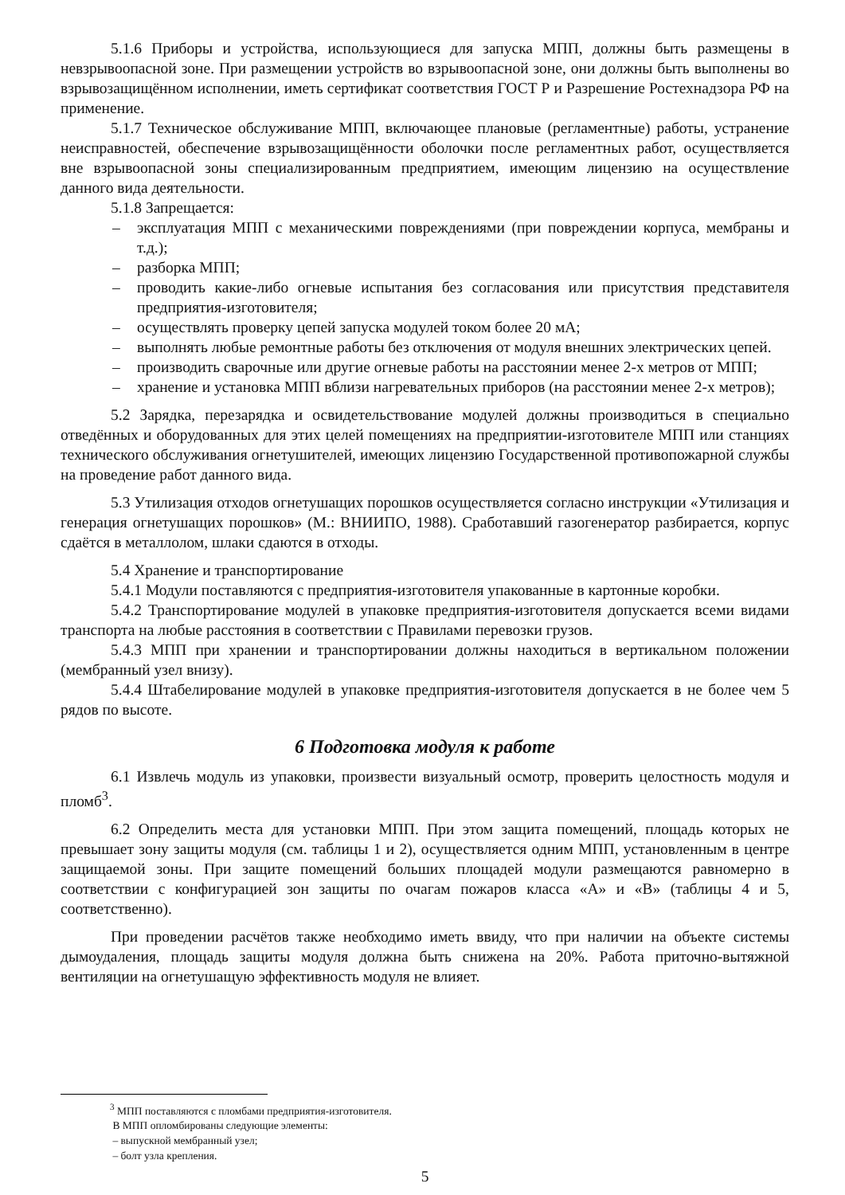5.1.6 Приборы и устройства, использующиеся для запуска МПП, должны быть размещены в невзрывоопасной зоне. При размещении устройств во взрывоопасной зоне, они должны быть выполнены во взрывозащищённом исполнении, иметь сертификат соответствия ГОСТ Р и Разрешение Ростехнадзора РФ на применение.
5.1.7 Техническое обслуживание МПП, включающее плановые (регламентные) работы, устранение неисправностей, обеспечение взрывозащищённости оболочки после регламентных работ, осуществляется вне взрывоопасной зоны специализированным предприятием, имеющим лицензию на осуществление данного вида деятельности.
5.1.8 Запрещается:
– эксплуатация МПП с механическими повреждениями (при повреждении корпуса, мембраны и т.д.);
– разборка МПП;
– проводить какие-либо огневые испытания без согласования или присутствия представителя предприятия-изготовителя;
– осуществлять проверку цепей запуска модулей током более 20 мА;
– выполнять любые ремонтные работы без отключения от модуля внешних электрических цепей.
– производить сварочные или другие огневые работы на расстоянии менее 2-х метров от МПП;
– хранение и установка МПП вблизи нагревательных приборов (на расстоянии менее 2-х метров);
5.2 Зарядка, перезарядка и освидетельствование модулей должны производиться в специально отведённых и оборудованных для этих целей помещениях на предприятии-изготовителе МПП или станциях технического обслуживания огнетушителей, имеющих лицензию Государственной противопожарной службы на проведение работ данного вида.
5.3 Утилизация отходов огнетушащих порошков осуществляется согласно инструкции «Утилизация и генерация огнетушащих порошков» (М.: ВНИИПО, 1988). Сработавший газогенератор разбирается, корпус сдаётся в металлолом, шлаки сдаются в отходы.
5.4 Хранение и транспортирование
5.4.1 Модули поставляются с предприятия-изготовителя упакованные в картонные коробки.
5.4.2 Транспортирование модулей в упаковке предприятия-изготовителя допускается всеми видами транспорта на любые расстояния в соответствии с Правилами перевозки грузов.
5.4.3 МПП при хранении и транспортировании должны находиться в вертикальном положении (мембранный узел внизу).
5.4.4 Штабелирование модулей в упаковке предприятия-изготовителя допускается в не более чем 5 рядов по высоте.
6 Подготовка модуля к работе
6.1 Извлечь модуль из упаковки, произвести визуальный осмотр, проверить целостность модуля и пломб<sup>3</sup>.
6.2 Определить места для установки МПП. При этом защита помещений, площадь которых не превышает зону защиты модуля (см. таблицы 1 и 2), осуществляется одним МПП, установленным в центре защищаемой зоны. При защите помещений больших площадей модули размещаются равномерно в соответствии с конфигурацией зон защиты по очагам пожаров класса «А» и «В» (таблицы 4 и 5, соответственно).
При проведении расчётов также необходимо иметь ввиду, что при наличии на объекте системы дымоудаления, площадь защиты модуля должна быть снижена на 20%. Работа приточно-вытяжной вентиляции на огнетушащую эффективность модуля не влияет.
<sup>3</sup> МПП поставляются с пломбами предприятия-изготовителя.
В МПП опломбированы следующие элементы:
– выпускной мембранный узел;
– болт узла крепления.
5